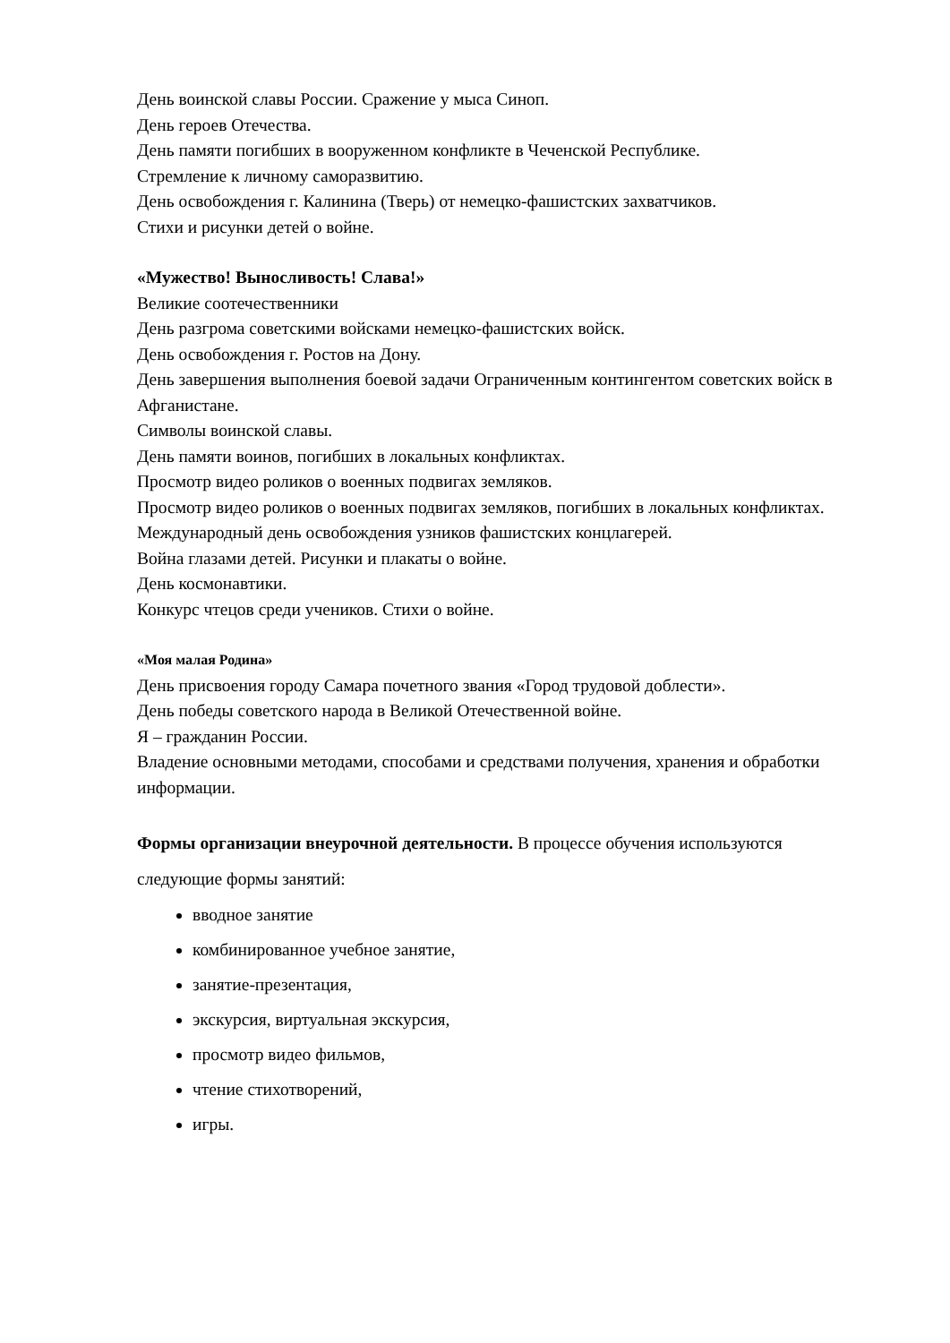День воинской славы России. Сражение у мыса Синоп.
День героев Отечества.
День памяти погибших в вооруженном конфликте в Чеченской Республике.
Стремление к личному саморазвитию.
День освобождения г. Калинина (Тверь) от немецко-фашистских захватчиков.
Стихи и рисунки детей о войне.
«Мужество! Выносливость! Слава!»
Великие соотечественники
День разгрома советскими войсками немецко-фашистских войск.
День освобождения г. Ростов на Дону.
День завершения выполнения боевой задачи Ограниченным контингентом советских войск в Афганистане.
Символы воинской славы.
День памяти воинов, погибших в локальных конфликтах.
Просмотр видео роликов о военных подвигах земляков.
Просмотр видео роликов о военных подвигах земляков, погибших в локальных конфликтах.
Международный день освобождения узников фашистских концлагерей.
Война глазами детей. Рисунки и плакаты о войне.
День космонавтики.
Конкурс чтецов среди учеников. Стихи о войне.
«Моя малая Родина»
День присвоения городу Самара почетного звания «Город трудовой доблести».
День победы советского народа в Великой Отечественной войне.
Я – гражданин России.
Владение основными методами, способами и средствами получения, хранения и обработки информации.
Формы организации внеурочной деятельности. В процессе обучения используются следующие формы занятий:
вводное занятие
комбинированное учебное занятие,
занятие-презентация,
экскурсия, виртуальная экскурсия,
просмотр видео фильмов,
чтение стихотворений,
игры.